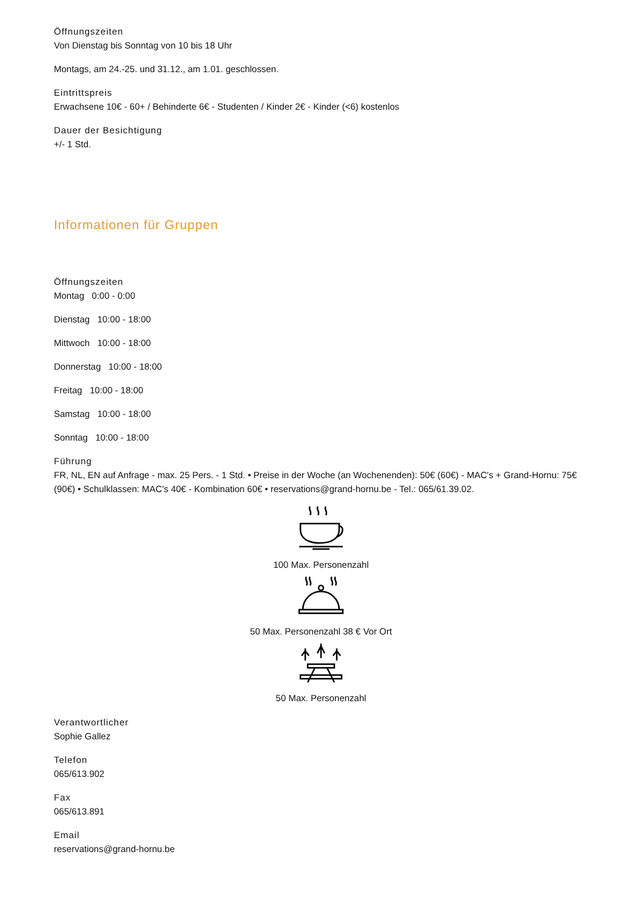Öffnungszeiten
Von Dienstag bis Sonntag von 10 bis 18 Uhr
Montags, am 24.-25. und 31.12., am 1.01. geschlossen.
Eintrittspreis
Erwachsene 10€ - 60+ / Behinderte 6€ - Studenten / Kinder 2€ - Kinder (<6) kostenlos
Dauer der Besichtigung
+/- 1 Std.
Informationen für Gruppen
Öffnungszeiten
Montag 0:00 - 0:00
Dienstag 10:00 - 18:00
Mittwoch 10:00 - 18:00
Donnerstag 10:00 - 18:00
Freitag 10:00 - 18:00
Samstag 10:00 - 18:00
Sonntag 10:00 - 18:00
Führung
FR, NL, EN auf Anfrage - max. 25 Pers. - 1 Std. • Preise in der Woche (an Wochenenden): 50€ (60€) - MAC's + Grand-Hornu: 75€ (90€) • Schulklassen: MAC's 40€ - Kombination 60€ • reservations@grand-hornu.be - Tel.: 065/61.39.02.
100 Max. Personenzahl
50 Max. Personenzahl 38 € Vor Ort
50 Max. Personenzahl
Verantwortlicher
Sophie Gallez
Telefon
065/613.902
Fax
065/613.891
Email
reservations@grand-hornu.be